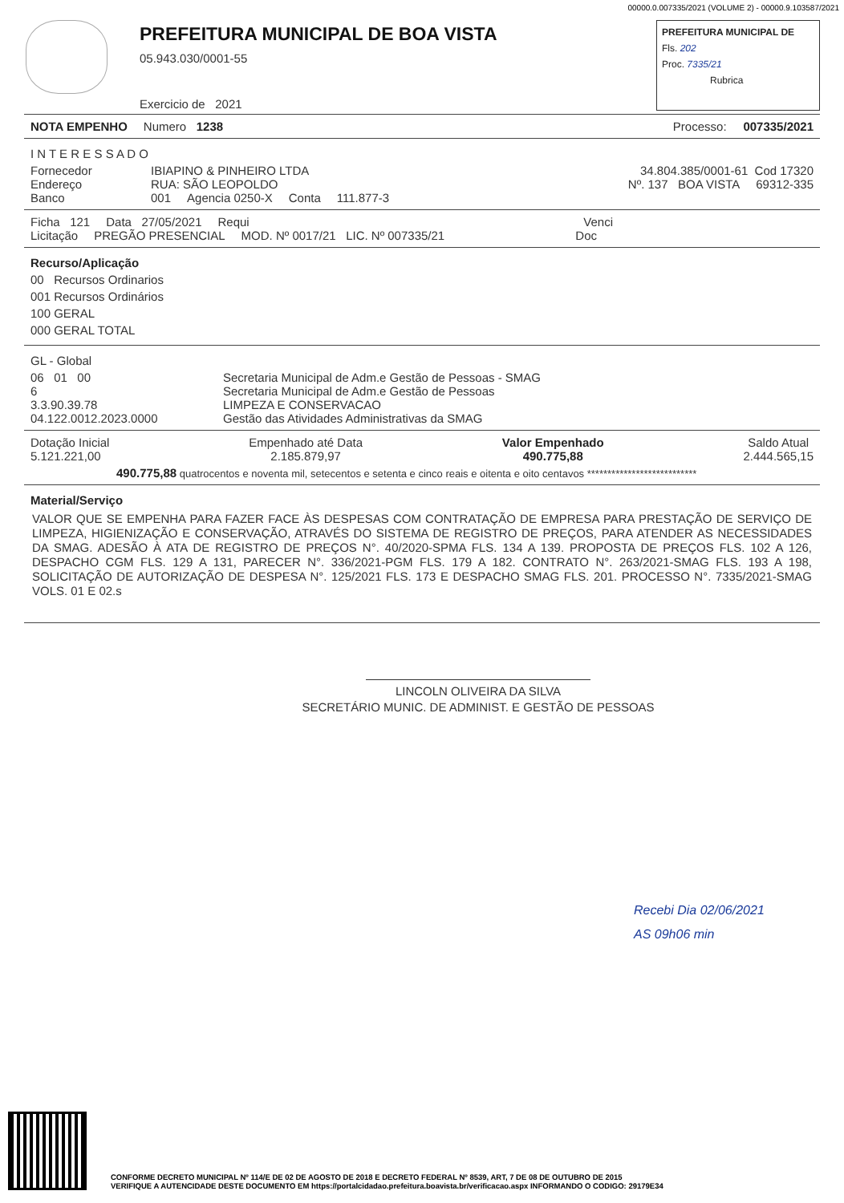00000.0.007335/2021 (VOLUME 2) - 00000.9.103587/2021
PREFEITURA MUNICIPAL DE BOA VISTA
05.943.030/0001-55
Exercicio de 2021
PREFEITURA MUNICIPAL DE
Fls. 202
Proc. 7335/21
Rubrica
NOTA EMPENHO Numero 1238 Processo: 007335/2021
I N T E R E S S A D O
Fornecedor IBIAPINO & PINHEIRO LTDA 34.804.385/0001-61 Cod 17320
Endereço RUA: SÃO LEOPOLDO Nº. 137 BOA VISTA 69312-335
Banco 001 Agencia 0250-X Conta 111.877-3
Ficha 121 Data 27/05/2021 Requi Venci
Licitação PREGÃO PRESENCIAL MOD. Nº 0017/21 LIC. Nº 007335/21 Doc
Recurso/Aplicação
00 Recursos Ordinarios
001 Recursos Ordinários
100 GERAL
000 GERAL TOTAL
GL - Global
06 01 00 Secretaria Municipal de Adm.e Gestão de Pessoas - SMAG
6 Secretaria Municipal de Adm.e Gestão de Pessoas
3.3.90.39.78 LIMPEZA E CONSERVACAO
04.122.0012.2023.0000 Gestão das Atividades Administrativas da SMAG
Dotação Inicial
5.121.221,00
Empenhado até Data
2.185.879,97
Valor Empenhado
490.775,88
Saldo Atual
2.444.565,15
490.775,88 quatrocentos e noventa mil, setecentos e setenta e cinco reais e oitenta e oito centavos ***************************
Material/Serviço
VALOR QUE SE EMPENHA PARA FAZER FACE ÀS DESPESAS COM CONTRATAÇÃO DE EMPRESA PARA PRESTAÇÃO DE SERVIÇO DE LIMPEZA, HIGIENIZAÇÃO E CONSERVAÇÃO, ATRAVÉS DO SISTEMA DE REGISTRO DE PREÇOS, PARA ATENDER AS NECESSIDADES DA SMAG. ADESÃO À ATA DE REGISTRO DE PREÇOS N°. 40/2020-SPMA FLS. 134 A 139. PROPOSTA DE PREÇOS FLS. 102 A 126, DESPACHO CGM FLS. 129 A 131, PARECER N°. 336/2021-PGM FLS. 179 A 182. CONTRATO N°. 263/2021-SMAG FLS. 193 A 198, SOLICITAÇÃO DE AUTORIZAÇÃO DE DESPESA N°. 125/2021 FLS. 173 E DESPACHO SMAG FLS. 201. PROCESSO N°. 7335/2021-SMAG VOLS. 01 E 02.s
LINCOLN OLIVEIRA DA SILVA
SECRETÁRIO MUNIC. DE ADMINIST. E GESTÃO DE PESSOAS
Recebi Dia 02/06/2021
AS 09h06 min
CONFORME DECRETO MUNICIPAL Nº 114/E DE 02 DE AGOSTO DE 2018 E DECRETO FEDERAL Nº 8539, ART, 7 DE 08 DE OUTUBRO DE 2015
VERIFIQUE A AUTENCIDADE DESTE DOCUMENTO EM https://portalcidadao.prefeitura.boavista.br/verificacao.aspx INFORMANDO O CODIGO: 29179E34